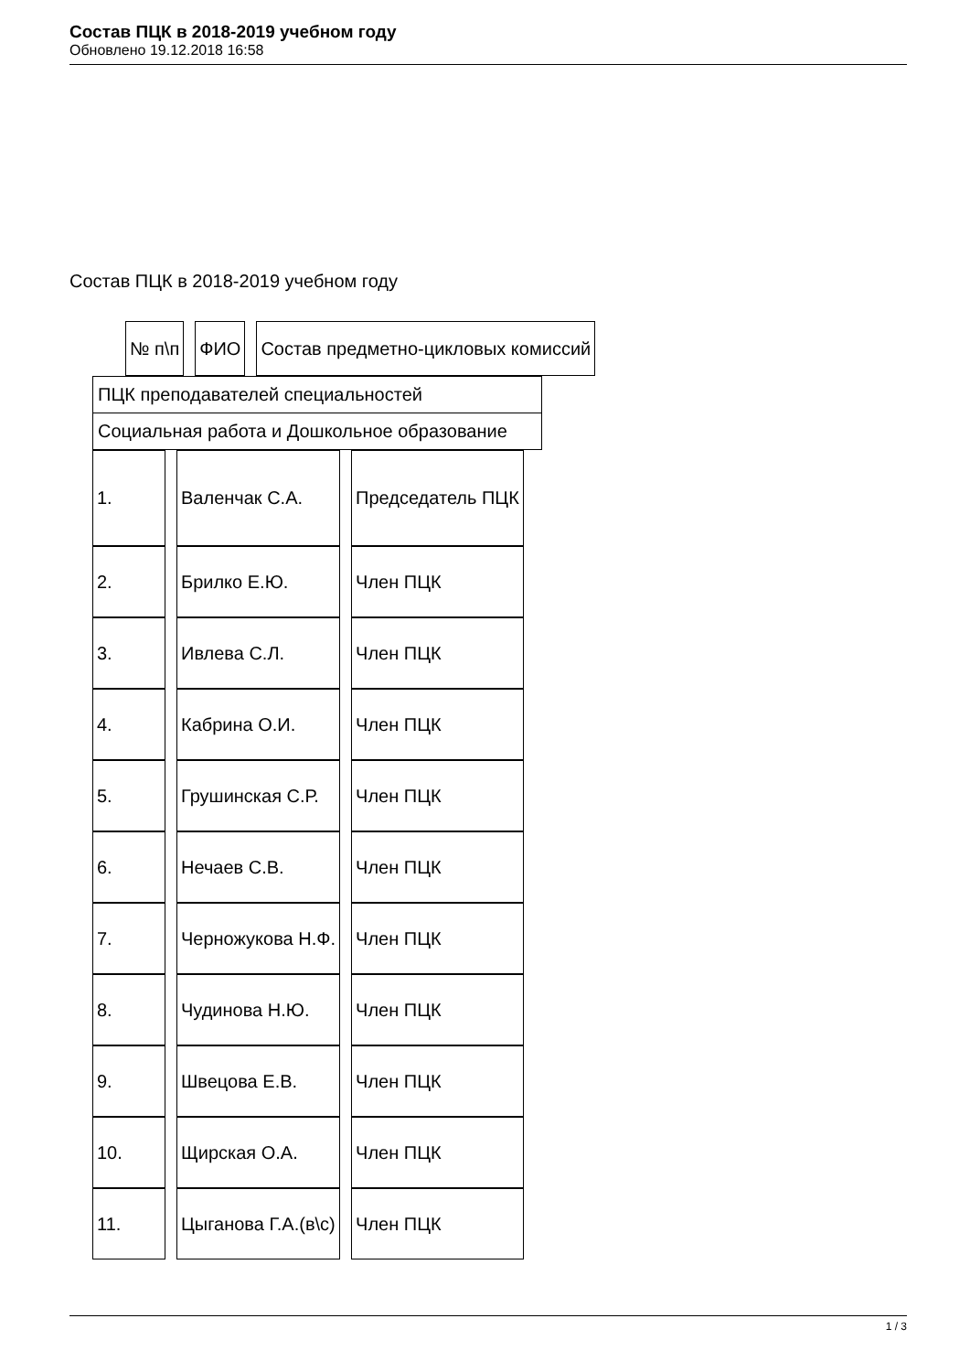Состав ПЦК в 2018-2019 учебном году
Обновлено 19.12.2018 16:58
Состав ПЦК в 2018-2019 учебном году
| № п\п | ФИО | Состав предметно-цикловых комиссий |
ПЦК преподавателей специальностей
Социальная работа и Дошкольное образование
| 1. | Валенчак С.А. | Председатель ПЦК |
| 2. | Брилко Е.Ю. | Член ПЦК |
| 3. | Ивлева С.Л. | Член ПЦК |
| 4. | Кабрина О.И. | Член ПЦК |
| 5. | Грушинская С.Р. | Член ПЦК |
| 6. | Нечаев С.В. | Член ПЦК |
| 7. | Черножукова Н.Ф. | Член ПЦК |
| 8. | Чудинова Н.Ю. | Член ПЦК |
| 9. | Швецова Е.В. | Член ПЦК |
| 10. | Щирская О.А. | Член ПЦК |
| 11. | Цыганова Г.А.(в\с) | Член ПЦК |
1 / 3